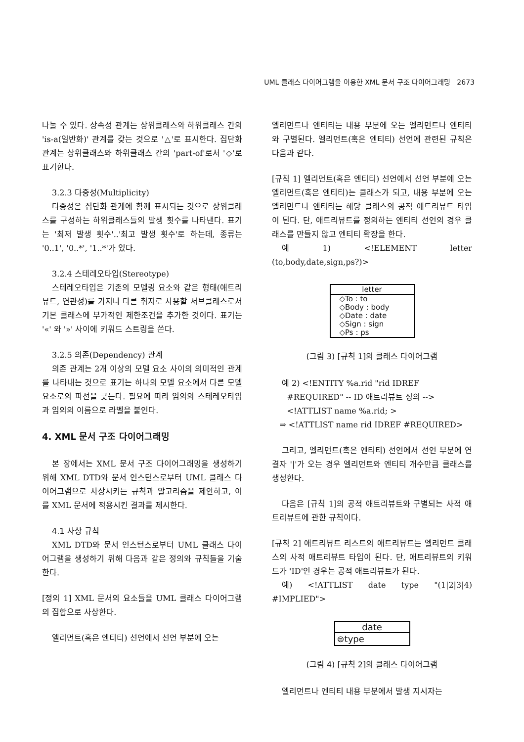UML 클래스 다이어그램을 이용한 XML 문서 구조 다이어그래밍 2673
나눌 수 있다. 상속성 관계는 상위클래스와 하위클래스 간의 'is-a(일반화)' 관계를 갖는 것으로 '△'로 표시한다. 집단화 관계는 상위클래스와 하위클래스 간의 'part-of'로서 '◇'로 표기한다.
3.2.3 다중성(Multiplicity)
다중성은 집단화 관계에 함께 표시되는 것으로 상위클래스를 구성하는 하위클래스들의 발생 횟수를 나타낸다. 표기는 '최저 발생 횟수'..'최고 발생 횟수'로 하는데, 종류는 '0..1', '0..*', '1..*'가 있다.
3.2.4 스테레오타입(Stereotype)
스테레오타입은 기존의 모델링 요소와 같은 형태(애트리뷰트, 연관성)를 가지나 다른 취지로 사용할 서브클래스로서 기본 클래스에 부가적인 제한조건을 추가한 것이다. 표기는 '«' 와 '»' 사이에 키워드 스트링을 쓴다.
3.2.5 의존(Dependency) 관계
의존 관계는 2개 이상의 모델 요소 사이의 의미적인 관계를 나타내는 것으로 표기는 하나의 모델 요소에서 다른 모델 요소로의 파선을 긋는다. 필요에 따라 임의의 스테레오타입과 임의의 이름으로 라벨을 붙인다.
4. XML 문서 구조 다이어그래밍
본 장에서는 XML 문서 구조 다이어그래밍을 생성하기 위해 XML DTD와 문서 인스턴스로부터 UML 클래스 다이어그램으로 사상시키는 규칙과 알고리즘을 제안하고, 이를 XML 문서에 적용시킨 결과를 제시한다.
4.1 사상 규칙
XML DTD와 문서 인스턴스로부터 UML 클래스 다이어그램을 생성하기 위해 다음과 같은 정의와 규칙들을 기술한다.
[정의 1] XML 문서의 요소들을 UML 클래스 다이어그램의 집합으로 사상한다.
엘리먼트(혹은 엔티티) 선언에서 선언 부분에 오는
엘리먼트나 엔티티는 내용 부분에 오는 엘리먼트나 엔티티와 구별된다. 엘리먼트(혹은 엔티티) 선언에 관련된 규칙은 다음과 같다.
[규칙 1] 엘리먼트(혹은 엔티티) 선언에서 선언 부분에 오는 엘리먼트(혹은 엔티티)는 클래스가 되고, 내용 부분에 오는 엘리먼트나 엔티티는 해당 클래스의 공적 애트리뷰트 타입이 된다. 단, 애트리뷰트를 정의하는 엔티티 선언의 경우 클래스를 만들지 않고 엔티티 확장을 한다.
예 1) <!ELEMENT letter (to,body,date,sign,ps?)>
letter
◇To : to
◇Body : body
◇Date : date
◇Sign : sign
◇Ps : ps
(그림 3) [규칙 1]의 클래스 다이어그램
예 2) <!ENTITY %a.rid "rid IDREF
#REQUIRED" -- ID 애트리뷰트 정의 -->
<!ATTLIST name %a.rid; >
⇒ <!ATTLIST name rid IDREF #REQUIRED>
그리고, 엘리먼트(혹은 엔티티) 선언에서 선언 부분에 연결자 '|'가 오는 경우 엘리먼트와 엔티티 개수만큼 클래스를 생성한다.
다음은 [규칙 1]의 공적 애트리뷰트와 구별되는 사적 애트리뷰트에 관한 규칙이다.
[규칙 2] 애트리뷰트 리스트의 애트리뷰트는 엘리먼트 클래스의 사적 애트리뷰트 타입이 된다. 단, 애트리뷰트의 키워드가 'ID'인 경우는 공적 애트리뷰트가 된다.
예) <!ATTLIST date type "(1|2|3|4) #IMPLIED">
date
⊜type
(그림 4) [규칙 2]의 클래스 다이어그램
엘리먼트나 엔티티 내용 부분에서 발생 지시자는